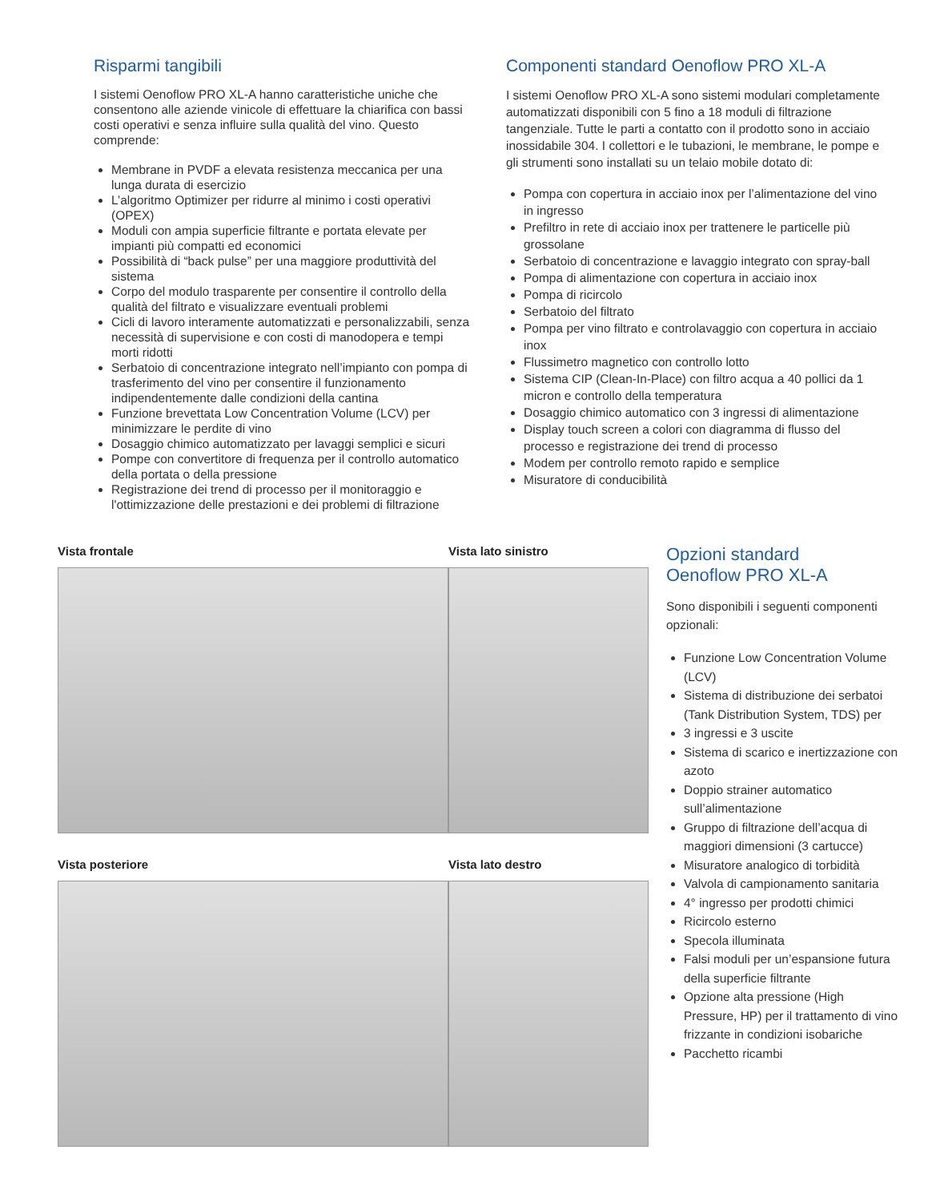Risparmi tangibili
I sistemi Oenoflow PRO XL-A hanno caratteristiche uniche che consentono alle aziende vinicole di effettuare la chiarifica con bassi costi operativi e senza influire sulla qualità del vino. Questo comprende:
Membrane in PVDF a elevata resistenza meccanica per una lunga durata di esercizio
L’algoritmo Optimizer per ridurre al minimo i costi operativi (OPEX)
Moduli con ampia superficie filtrante e portata elevate per impianti più compatti ed economici
Possibilità di “back pulse” per una maggiore produttività del sistema
Corpo del modulo trasparente per consentire il controllo della qualità del filtrato e visualizzare eventuali problemi
Cicli di lavoro interamente automatizzati e personalizzabili, senza necessità di supervisione e con costi di manodopera e tempi morti ridotti
Serbatoio di concentrazione integrato nell’impianto con pompa di trasferimento del vino per consentire il funzionamento indipendentemente dalle condizioni della cantina
Funzione brevettata Low Concentration Volume (LCV) per minimizzare le perdite di vino
Dosaggio chimico automatizzato per lavaggi semplici e sicuri
Pompe con convertitore di frequenza per il controllo automatico della portata o della pressione
Registrazione dei trend di processo per il monitoraggio e l'ottimizzazione delle prestazioni e dei problemi di filtrazione
Componenti standard Oenoflow PRO XL-A
I sistemi Oenoflow PRO XL-A sono sistemi modulari completamente automatizzati disponibili con 5 fino a 18 moduli di filtrazione tangenziale. Tutte le parti a contatto con il prodotto sono in acciaio inossidabile 304. I collettori e le tubazioni, le membrane, le pompe e gli strumenti sono installati su un telaio mobile dotato di:
Pompa con copertura in acciaio inox per l’alimentazione del vino in ingresso
Prefiltro in rete di acciaio inox per trattenere le particelle più grossolane
Serbatoio di concentrazione e lavaggio integrato con spray-ball
Pompa di alimentazione con copertura in acciaio inox
Pompa di ricircolo
Serbatoio del filtrato
Pompa per vino filtrato e controlavaggio con copertura in acciaio inox
Flussimetro magnetico con controllo lotto
Sistema CIP (Clean-In-Place) con filtro acqua a 40 pollici da 1 micron e controllo della temperatura
Dosaggio chimico automatico con 3 ingressi di alimentazione
Display touch screen a colori con diagramma di flusso del processo e registrazione dei trend di processo
Modem per controllo remoto rapido e semplice
Misuratore di conducibilità
Vista frontale
Vista posteriore
Vista lato sinistro
Vista lato destro
Opzioni standard
Oenoflow PRO XL-A
Sono disponibili i seguenti componenti opzionali:
Funzione Low Concentration Volume (LCV)
Sistema di distribuzione dei serbatoi (Tank Distribution System, TDS) per
3 ingressi e 3 uscite
Sistema di scarico e inertizzazione con azoto
Doppio strainer automatico sull’alimentazione
Gruppo di filtrazione dell’acqua di maggiori dimensioni (3 cartucce)
Misuratore analogico di torbidità
Valvola di campionamento sanitaria
4° ingresso per prodotti chimici
Ricircolo esterno
Specola illuminata
Falsi moduli per un’espansione futura della superficie filtrante
Opzione alta pressione (High Pressure, HP) per il trattamento di vino frizzante in condizioni isobariche
Pacchetto ricambi